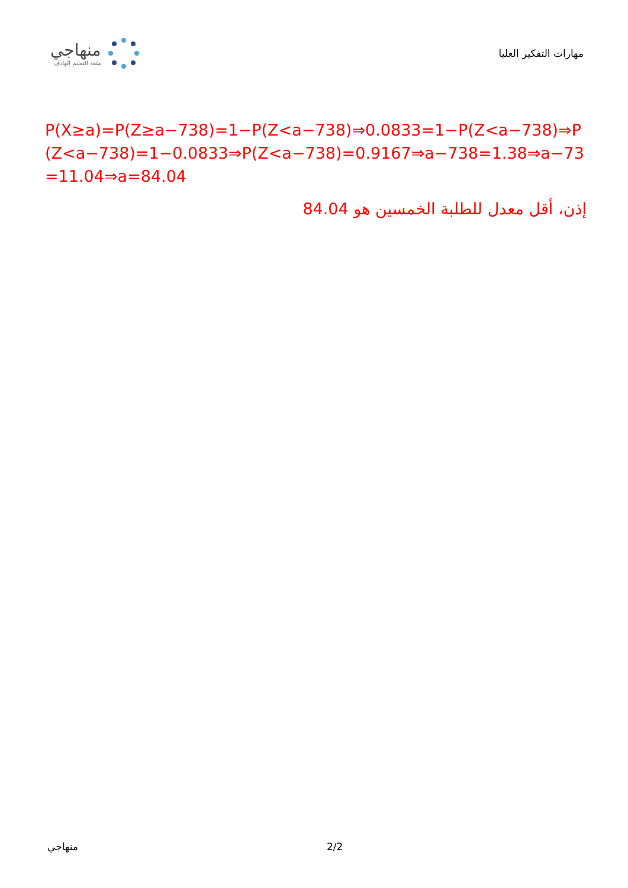منهاجي
متعة التعليم الهادف
مهارات التفكير العليا
P(X≥a)=P(Z≥a−738)=1−P(Z<a−738)⇒0.0833=1−P(Z<a−738)⇒P(Z<a−738)=1−0.0833⇒P(Z<a−738)=0.9167⇒a−738=1.38⇒a−73=11.04⇒a=84.04
إذن، أقل معدل للطلبة الخمسين هو 84.04
منهاجي 2/2